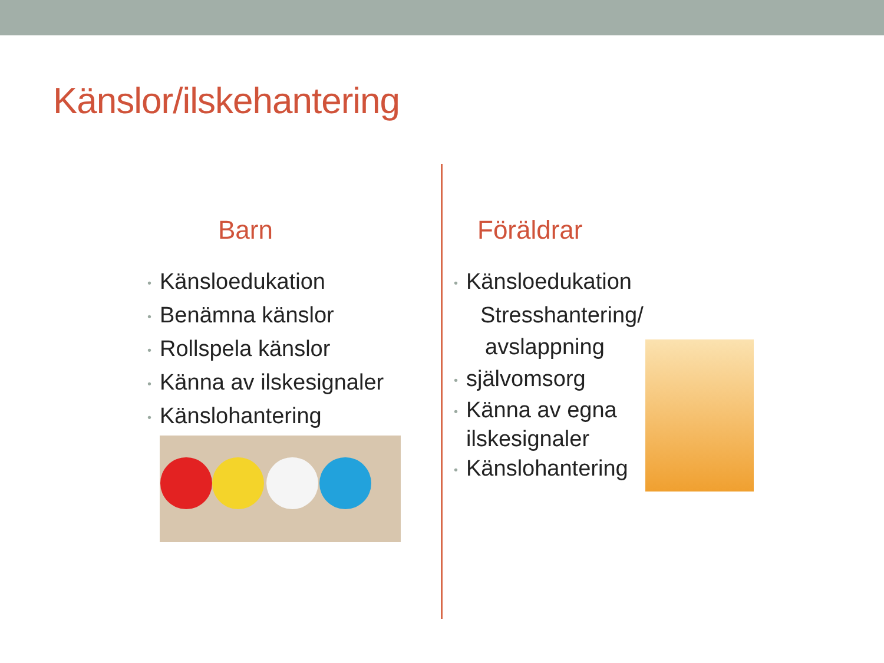Känslor/ilskehantering
Barn
• Känsloedukation
• Benämna känslor
• Rollspela känslor
• Känna av ilskesignaler
• Känslohantering
Föräldrar
• Känsloedukation
Stresshantering/
avslappning
• självomsorg
• Känna av egna
ilskesignaler
• Känslohantering